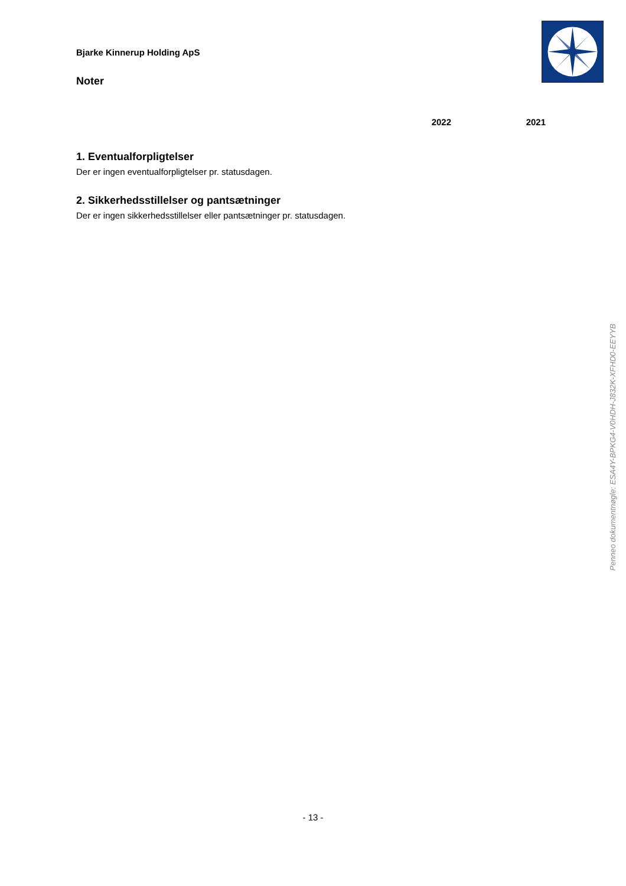Bjarke Kinnerup Holding ApS
Noter
2022 2021
1. Eventualforpligtelser
Der er ingen eventualforpligtelser pr. statusdagen.
2. Sikkerhedsstillelser og pantsætninger
Der er ingen sikkerhedsstillelser eller pantsætninger pr. statusdagen.
Penneo dokumentnøgle: ESA4Y-BPKG4-V0HDH-J832K-XFHD0-EEYYB
- 13 -